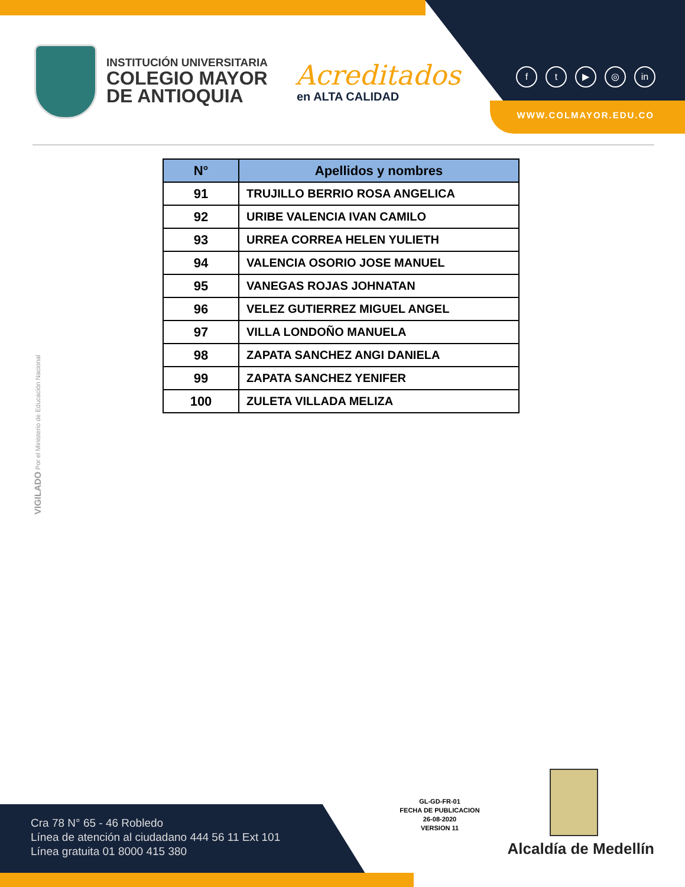INSTITUCIÓN UNIVERSITARIA
COLEGIO MAYOR
DE ANTIOQUIA
Acreditados
en ALTA CALIDAD
ft ▶ ◎ in
WWW.COLMAYOR.EDU.CO
| N° | Apellidos y nombres |
| --- | --- |
| 91 | TRUJILLO BERRIO ROSA ANGELICA |
| 92 | URIBE VALENCIA IVAN CAMILO |
| 93 | URREA CORREA HELEN YULIETH |
| 94 | VALENCIA OSORIO JOSE MANUEL |
| 95 | VANEGAS ROJAS JOHNATAN |
| 96 | VELEZ GUTIERREZ MIGUEL ANGEL |
| 97 | VILLA LONDOÑO MANUELA |
| 98 | ZAPATA SANCHEZ ANGI DANIELA |
| 99 | ZAPATA SANCHEZ YENIFER |
| 100 | ZULETA VILLADA MELIZA |
VIGILADO Por el Ministerio de Educación Nacional
Cra 78 N° 65 - 46 Robledo
Línea de atención al ciudadano 444 56 11 Ext 101
Línea gratuita 01 8000 415 380
GL-GD-FR-01
FECHA DE PUBLICACION
26-08-2020
VERSION 11
Alcaldía de Medellín